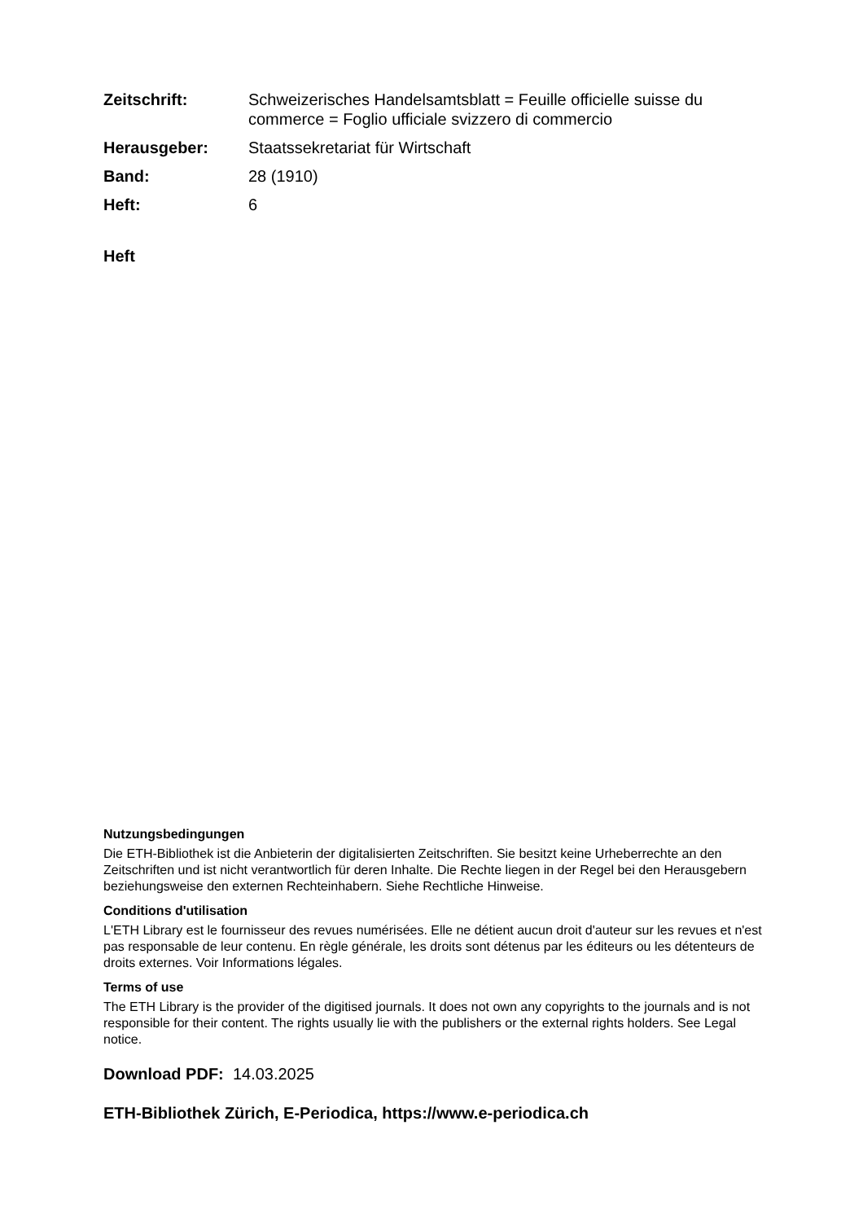Zeitschrift: Schweizerisches Handelsamtsblatt = Feuille officielle suisse du commerce = Foglio ufficiale svizzero di commercio
Herausgeber: Staatssekretariat für Wirtschaft
Band: 28 (1910)
Heft: 6
Heft
Nutzungsbedingungen
Die ETH-Bibliothek ist die Anbieterin der digitalisierten Zeitschriften. Sie besitzt keine Urheberrechte an den Zeitschriften und ist nicht verantwortlich für deren Inhalte. Die Rechte liegen in der Regel bei den Herausgebern beziehungsweise den externen Rechteinhabern. Siehe Rechtliche Hinweise.
Conditions d'utilisation
L'ETH Library est le fournisseur des revues numérisées. Elle ne détient aucun droit d'auteur sur les revues et n'est pas responsable de leur contenu. En règle générale, les droits sont détenus par les éditeurs ou les détenteurs de droits externes. Voir Informations légales.
Terms of use
The ETH Library is the provider of the digitised journals. It does not own any copyrights to the journals and is not responsible for their content. The rights usually lie with the publishers or the external rights holders. See Legal notice.
Download PDF: 14.03.2025
ETH-Bibliothek Zürich, E-Periodica, https://www.e-periodica.ch